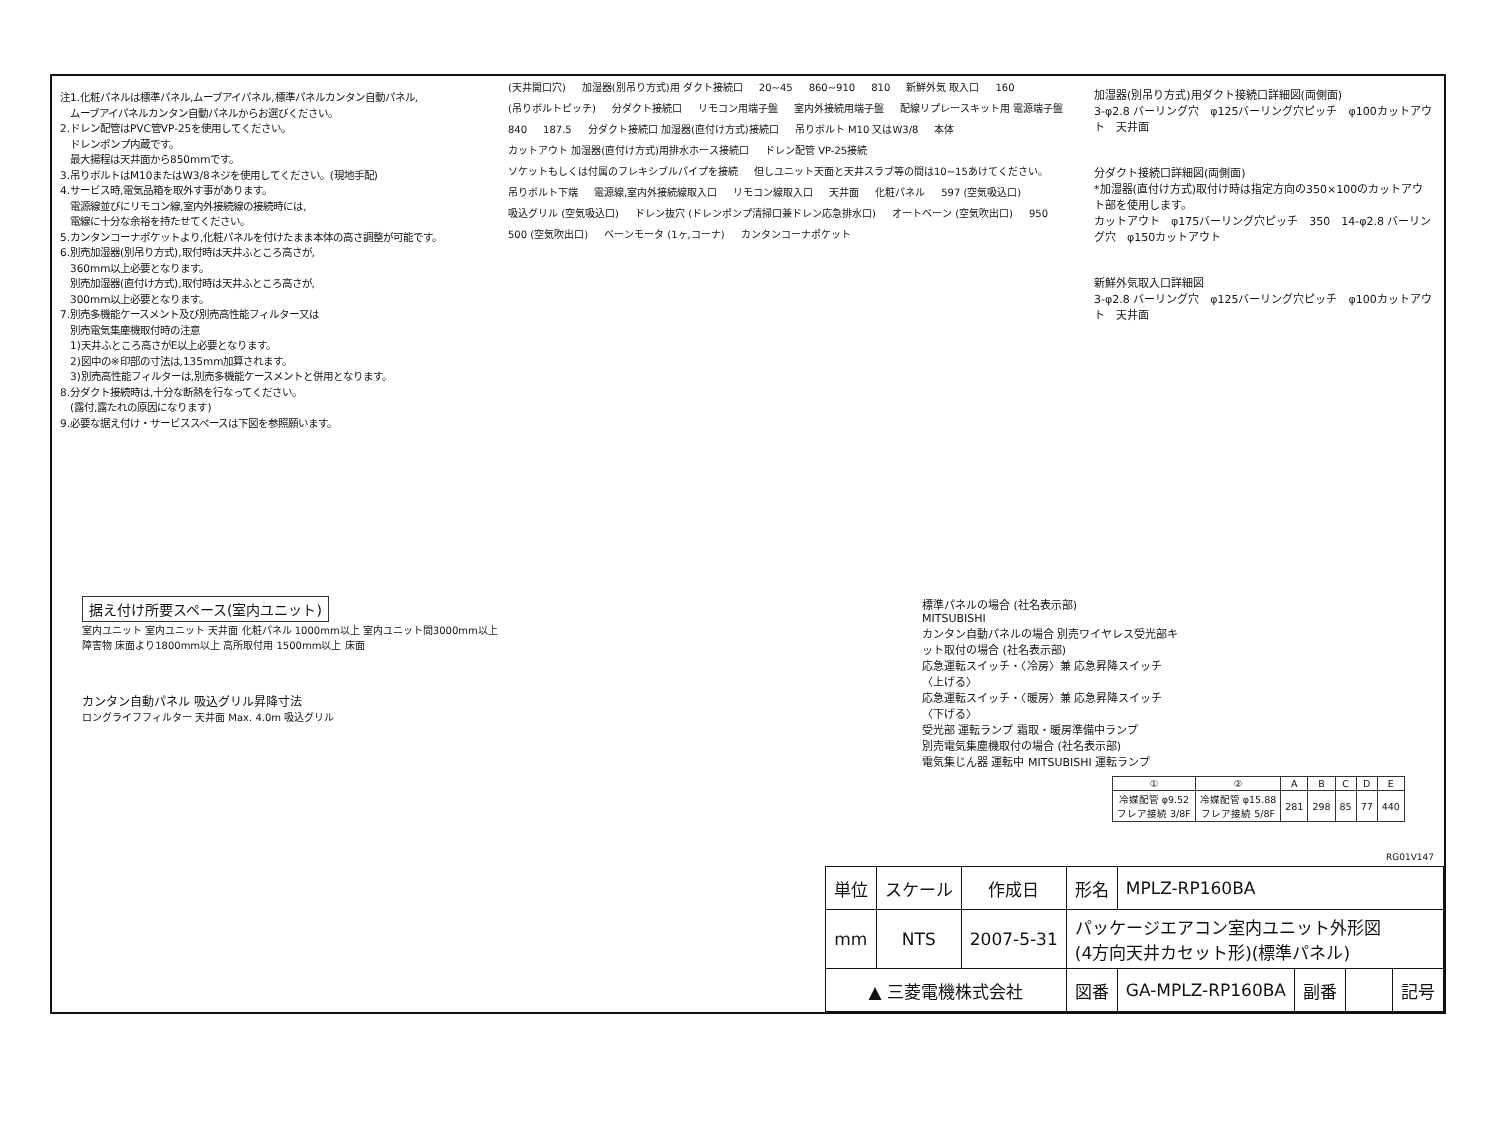注1.化粧パネルは標準パネル,ムーブアイパネル,標準パネルカンタン自動パネル,
　ムーブアイパネルカンタン自動パネルからお選びください。
2.ドレン配管はPVC管VP-25を使用してください。
　ドレンポンプ内蔵です。
　最大揚程は天井面から850mmです。
3.吊りボルトはM10またはW3/8ネジを使用してください。(現地手配)
4.サービス時,電気品箱を取外す事があります。
　電源線並びにリモコン線,室内外接続線の接続時には,
　電線に十分な余裕を持たせてください。
5.カンタンコーナポケットより,化粧パネルを付けたまま本体の高さ調整が可能です。
6.別売加湿器(別吊り方式),取付時は天井ふところ高さが,
　360mm以上必要となります。
　別売加湿器(直付け方式),取付時は天井ふところ高さが,
　300mm以上必要となります。
7.別売多機能ケースメント及び別売高性能フィルター又は
　別売電気集塵機取付時の注意
　1)天井ふところ高さがE以上必要となります。
　2)図中の※印部の寸法は,135mm加算されます。
　3)別売高性能フィルターは,別売多機能ケースメントと併用となります。
8.分ダクト接続時は,十分な断熱を行なってください。
　(露付,露たれの原因になります)
9.必要な据え付け・サービススペースは下図を参照願います。
(天井開口穴) 加湿器(別吊り方式)用 ダクト接続口 20~45 860~910 810 新鮮外気 取入口 160 (吊りボルトピッチ) 分ダクト接続口 リモコン用端子盤 室内外接続用端子盤 配線リプレースキット用 電源端子盤 840 187.5 分ダクト接続口 加湿器(直付け方式)接続口 吊りボルト M10 又はW3/8 本体 カットアウト 加湿器(直付け方式)用排水ホース接続口 ドレン配管 VP-25接続 ソケットもしくは付属のフレキシブルパイプを接続 但しユニット天面と天井スラブ等の間は10~15あけてください。 吊りボルト下端 電源線,室内外接続線取入口 リモコン線取入口 天井面 化粧パネル 597 (空気吸込口) 吸込グリル (空気吸込口) ドレン抜穴 (ドレンポンプ清掃口兼ドレン応急排水口) オートベーン (空気吹出口) 950 500 (空気吹出口) ベーンモータ (1ヶ,コーナ) カンタンコーナポケット
加湿器(別吊り方式)用ダクト接続口詳細図(両側面)
3-φ2.8 バーリング穴　φ125バーリング穴ピッチ　φ100カットアウト　天井面
分ダクト接続口詳細図(両側面)
*加湿器(直付け方式)取付け時は指定方向の350×100のカットアウト部を使用します。
カットアウト　φ175バーリング穴ピッチ　350　14-φ2.8 バーリング穴　φ150カットアウト
新鮮外気取入口詳細図
3-φ2.8 バーリング穴　φ125バーリング穴ピッチ　φ100カットアウト　天井面
据え付け所要スペース(室内ユニット)
室内ユニット 室内ユニット 天井面 化粧パネル 1000mm以上 室内ユニット間3000mm以上 障害物 床面より1800mm以上 高所取付用 1500mm以上 床面
カンタン自動パネル 吸込グリル昇降寸法
ロングライフフィルター 天井面 Max. 4.0m 吸込グリル
標準パネルの場合 (社名表示部)
MITSUBISHI
カンタン自動パネルの場合 別売ワイヤレス受光部キット取付の場合 (社名表示部)
応急運転スイッチ・〈冷房〉兼 応急昇降スイッチ〈上げる〉
応急運転スイッチ・〈暖房〉兼 応急昇降スイッチ〈下げる〉
受光部 運転ランプ 霜取・暖房準備中ランプ
別売電気集塵機取付の場合 (社名表示部)
電気集じん器 運転中 MITSUBISHI 運転ランプ
| ① | ② | A | B | C | D | E |
| --- | --- | --- | --- | --- | --- | --- |
| 冷媒配管 φ9.52 フレア接続 3/8F | 冷媒配管 φ15.88 フレア接続 5/8F | 281 | 298 | 85 | 77 | 440 |
RG01V147
| 単位 | スケール | 作成日 | 形名 | MPLZ-RP160BA | | | |
| mm | NTS | 2007-5-31 | パッケージエアコン室内ユニット外形図 (4方向天井カセット形)(標準パネル) | | | | |
| ▲ 三菱電機株式会社 | | | 図番 | GA-MPLZ-RP160BA | 副番 | | 記号 |